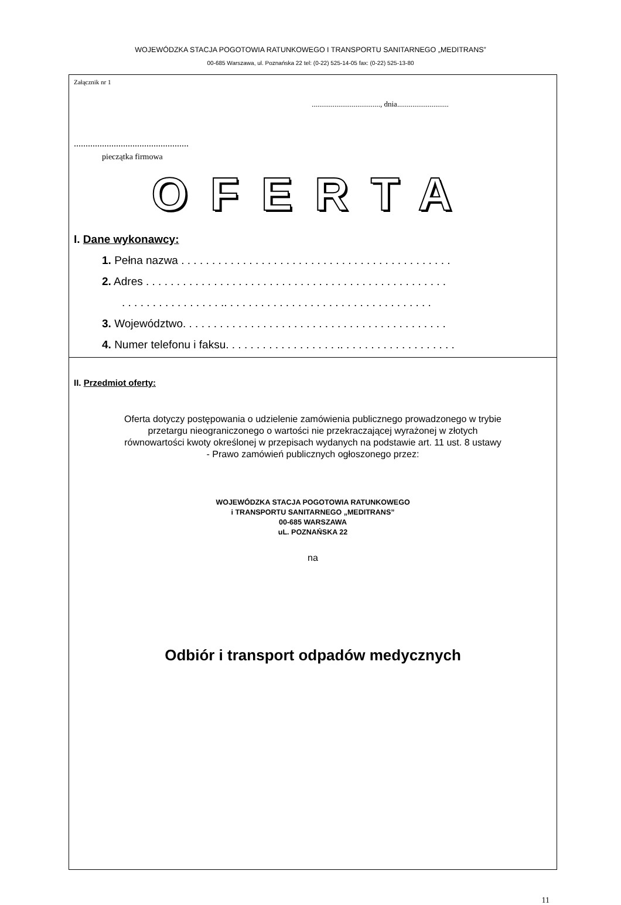WOJEWÓDZKA STACJA POGOTOWIA RATUNKOWEGO I TRANSPORTU SANITARNEGO „MEDITRANS”
00-685 Warszawa, ul. Poznańska 22 tel: (0-22) 525-14-05 fax: (0-22) 525-13-80
Załącznik nr 1
...................................., dnia...........................
.................................................
pieczątka firmowa
OFERTA
I. Dane wykonawcy:
1. Pełna nazwa . . . . . . . . . . . . . . . . . . . . . . . . . . . . . . . . . . . . . . . . . . . .
2. Adres . . . . . . . . . . . . . . . . . . . . . . . . . . . . . . . . . . . . . . . . . . . . . . . . .
. . . . . . . . . . . . . . . . .. . . . . . . . . . . . . . . . . . . . . . . . . . . . . . . . . .
3. Województwo. . . . . . . . . . . . . . . . . . . . . . . . . . . . . . . . . . . . . . . . . . .
4. Numer telefonu i faksu. . . . . . . . . . . . . . . . . . .. . . . . . . . . . . . . . . . . . .
II. Przedmiot oferty:
Oferta dotyczy postępowania o udzielenie zamówienia publicznego prowadzonego w trybie
przetargu nieograniczonego o wartości nie przekraczającej wyrażonej w złotych
równowartości kwoty określonej w przepisach wydanych na podstawie art. 11 ust. 8 ustawy
- Prawo zamówień publicznych ogłoszonego przez:
WOJEWÓDZKA STACJA POGOTOWIA RATUNKOWEGO
i TRANSPORTU SANITARNEGO „MEDITRANS”
00-685 WARSZAWA
uL. POZNAŃSKA 22
na
Odbiór i transport odpadów medycznych
11